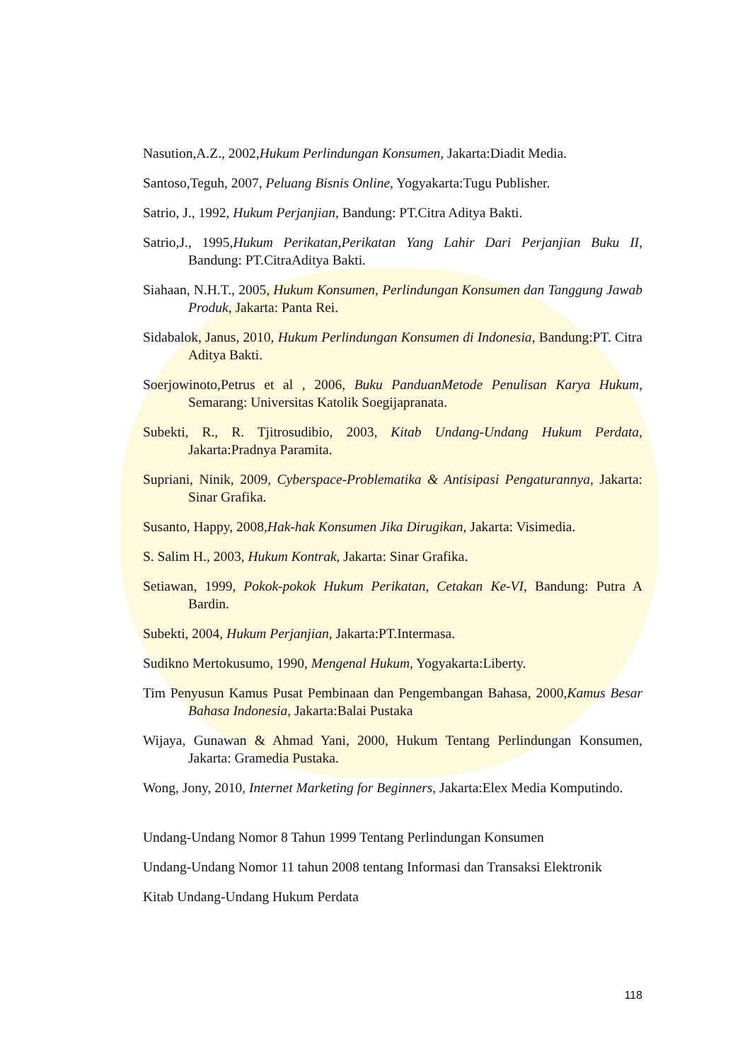Nasution,A.Z., 2002,Hukum Perlindungan Konsumen, Jakarta:Diadit Media.
Santoso,Teguh, 2007, Peluang Bisnis Online, Yogyakarta:Tugu Publisher.
Satrio, J., 1992, Hukum Perjanjian, Bandung: PT.Citra Aditya Bakti.
Satrio,J., 1995,Hukum Perikatan,Perikatan Yang Lahir Dari Perjanjian Buku II, Bandung: PT.CitraAditya Bakti.
Siahaan, N.H.T., 2005, Hukum Konsumen, Perlindungan Konsumen dan Tanggung Jawab Produk, Jakarta: Panta Rei.
Sidabalok, Janus, 2010, Hukum Perlindungan Konsumen di Indonesia, Bandung:PT. Citra Aditya Bakti.
Soerjowinoto,Petrus et al , 2006, Buku PanduanMetode Penulisan Karya Hukum, Semarang: Universitas Katolik Soegijapranata.
Subekti, R., R. Tjitrosudibio, 2003, Kitab Undang-Undang Hukum Perdata, Jakarta:Pradnya Paramita.
Supriani, Ninik, 2009, Cyberspace-Problematika & Antisipasi Pengaturannya, Jakarta: Sinar Grafika.
Susanto, Happy, 2008,Hak-hak Konsumen Jika Dirugikan, Jakarta: Visimedia.
S. Salim H., 2003, Hukum Kontrak, Jakarta: Sinar Grafika.
Setiawan, 1999, Pokok-pokok Hukum Perikatan, Cetakan Ke-VI, Bandung: Putra A Bardin.
Subekti, 2004, Hukum Perjanjian, Jakarta:PT.Intermasa.
Sudikno Mertokusumo, 1990, Mengenal Hukum, Yogyakarta:Liberty.
Tim Penyusun Kamus Pusat Pembinaan dan Pengembangan Bahasa, 2000,Kamus Besar Bahasa Indonesia, Jakarta:Balai Pustaka
Wijaya, Gunawan & Ahmad Yani, 2000, Hukum Tentang Perlindungan Konsumen, Jakarta: Gramedia Pustaka.
Wong, Jony, 2010, Internet Marketing for Beginners, Jakarta:Elex Media Komputindo.
Undang-Undang Nomor 8 Tahun 1999 Tentang Perlindungan Konsumen
Undang-Undang Nomor 11 tahun 2008 tentang Informasi dan Transaksi Elektronik
Kitab Undang-Undang Hukum Perdata
118